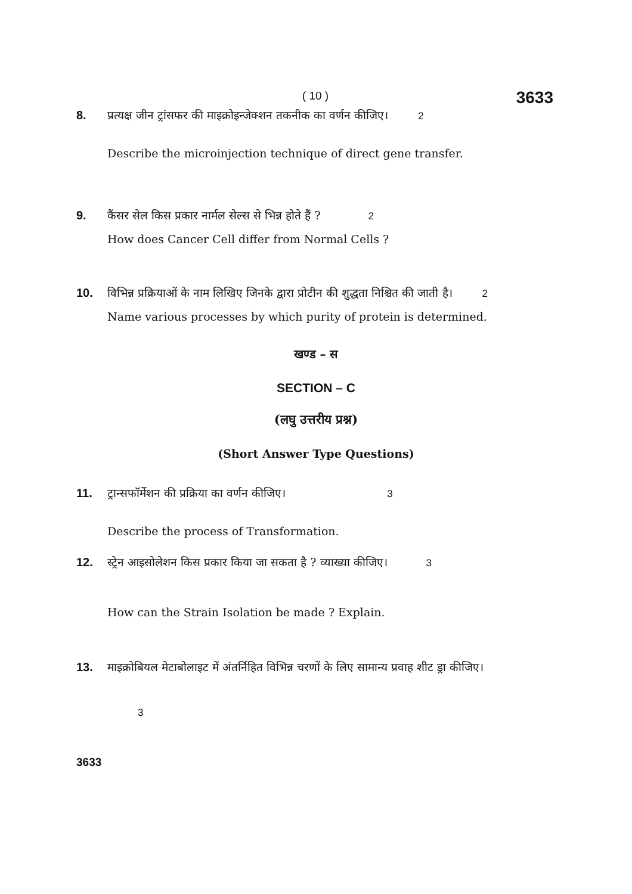( 10 )
3633
8. प्रत्यक्ष जीन ट्रांसफर की माइक्रोइन्जेक्शन तकनीक का वर्णन कीजिए। 2
Describe the microinjection technique of direct gene transfer.
9. कैंसर सेल किस प्रकार नार्मल सेल्स से भिन्न होते हैं ? 2
How does Cancer Cell differ from Normal Cells ?
10. विभिन्न प्रक्रियाओं के नाम लिखिए जिनके द्वारा प्रोटीन की शुद्धता निश्चित की जाती है। 2
Name various processes by which purity of protein is determined.
खण्ड – स
SECTION – C
(लघु उत्तरीय प्रश्न)
(Short Answer Type Questions)
11. ट्रान्सफॉर्मेशन की प्रक्रिया का वर्णन कीजिए। 3
Describe the process of Transformation.
12. स्ट्रेन आइसोलेशन किस प्रकार किया जा सकता है ? व्याख्या कीजिए। 3
How can the Strain Isolation be made ? Explain.
13. माइक्रोबियल मेटाबोलाइट में अंतर्निहित विभिन्न चरणों के लिए सामान्य प्रवाह शीट ड्रा कीजिए।
3
3633